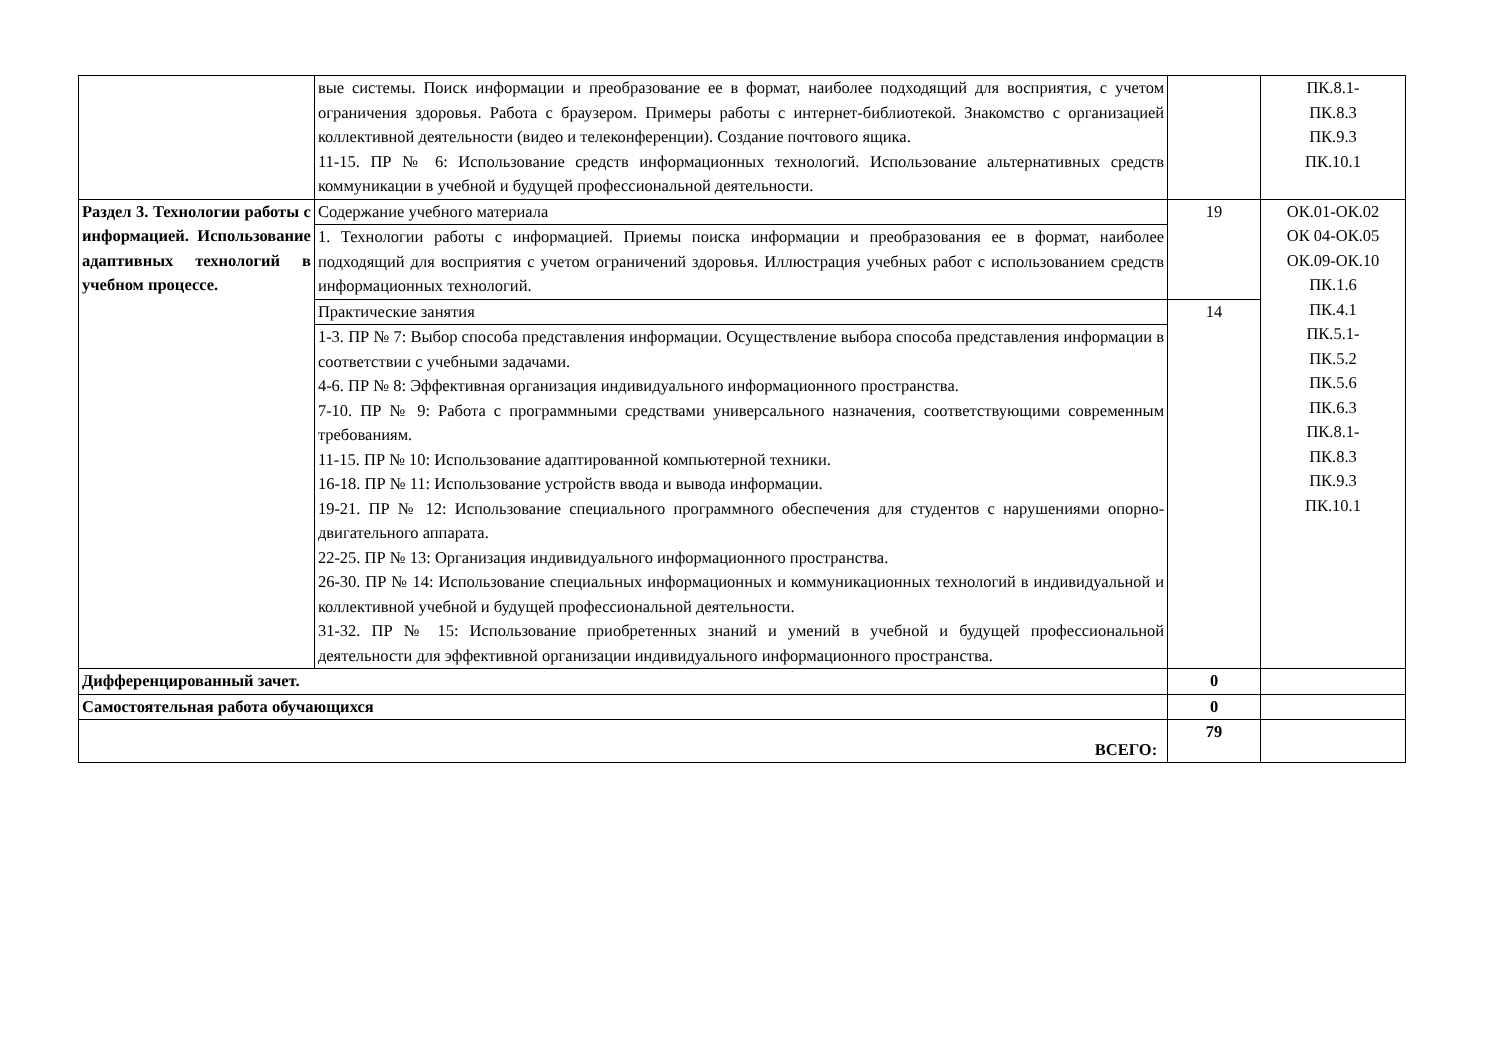| | вые системы. Поиск информации и преобразование ее в формат, наиболее подходящий для восприятия, с учетом ограничения здоровья. Работа с браузером. Примеры работы с интернет-библиотекой. Знакомство с организацией коллективной деятельности (видео и телеконференции). Создание почтового ящика. 11-15. ПР № 6: Использование средств информационных технологий. Использование альтернативных средств коммуникации в учебной и будущей профессиональной деятельности. | | ПК.8.1- ПК.8.3 ПК.9.3 ПК.10.1 |
| Раздел 3. Технологии работы с информацией. Использование адаптивных технологий в учебном процессе. | Содержание учебного материала | 19 | ОК.01-ОК.02 ОК 04-ОК.05 ОК.09-ОК.10 ПК.1.6 ПК.4.1 ПК.5.1- ПК.5.2 ПК.5.6 ПК.6.3 ПК.8.1- ПК.8.3 ПК.9.3 ПК.10.1 |
| | 1. Технологии работы с информацией. Приемы поиска информации и преобразования ее в формат, наиболее подходящий для восприятия с учетом ограничений здоровья. Иллюстрация учебных работ с использованием средств информационных технологий. | | |
| | Практические занятия | 14 | |
| | 1-3. ПР № 7: Выбор способа представления информации. Осуществление выбора способа представления информации в соответствии с учебными задачами. 4-6. ПР № 8: Эффективная организация индивидуального информационного пространства. 7-10. ПР № 9: Работа с программными средствами универсального назначения, соответствующими современным требованиям. 11-15. ПР № 10: Использование адаптированной компьютерной техники. 16-18. ПР № 11: Использование устройств ввода и вывода информации. 19-21. ПР № 12: Использование специального программного обеспечения для студентов с нарушениями опорно-двигательного аппарата. 22-25. ПР № 13: Организация индивидуального информационного пространства. 26-30. ПР № 14: Использование специальных информационных и коммуникационных технологий в индивидуальной и коллективной учебной и будущей профессиональной деятельности. 31-32. ПР № 15: Использование приобретенных знаний и умений в учебной и будущей профессиональной деятельности для эффективной организации индивидуального информационного пространства. | | |
| Дифференцированный зачет. | | 0 | |
| Самостоятельная работа обучающихся | | 0 | |
| ВСЕГО: | | 79 | |